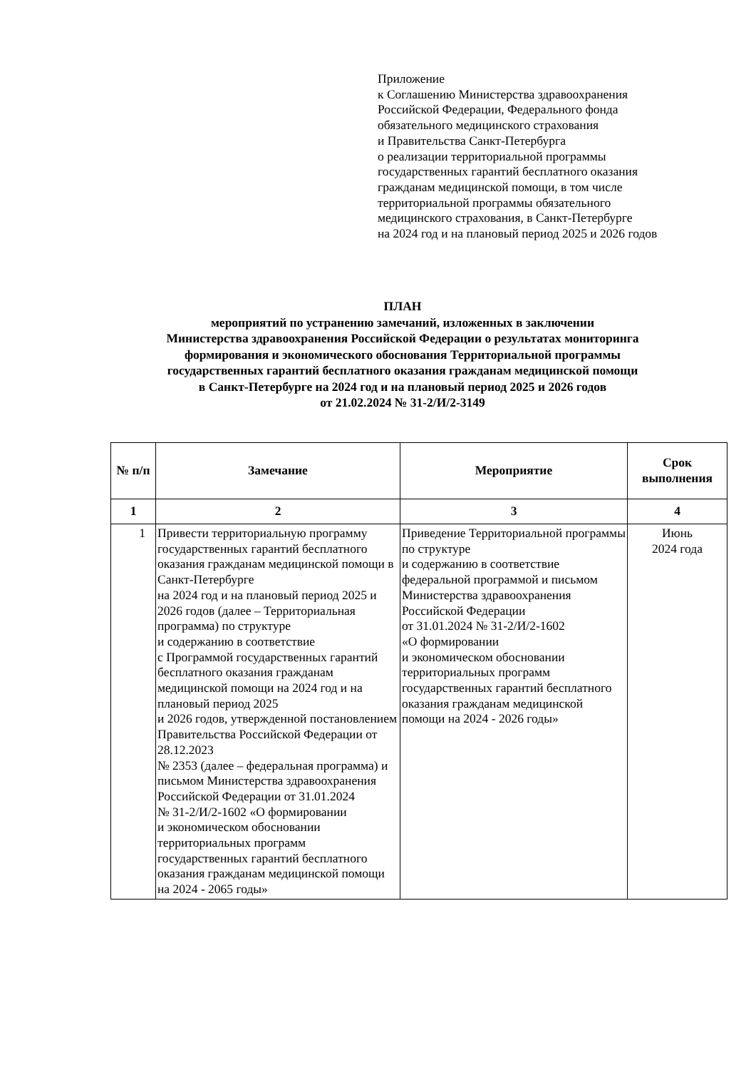Приложение
к Соглашению Министерства здравоохранения
Российской Федерации, Федерального фонда
обязательного медицинского страхования
и Правительства Санкт-Петербурга
о реализации территориальной программы
государственных гарантий бесплатного оказания
гражданам медицинской помощи, в том числе
территориальной программы обязательного
медицинского страхования, в Санкт-Петербурге
на 2024 год и на плановый период 2025 и 2026 годов
ПЛАН
мероприятий по устранению замечаний, изложенных в заключении
Министерства здравоохранения Российской Федерации о результатах мониторинга
формирования и экономического обоснования Территориальной программы
государственных гарантий бесплатного оказания гражданам медицинской помощи
в Санкт-Петербурге на 2024 год и на плановый период 2025 и 2026 годов
от 21.02.2024 № 31-2/И/2-3149
| № п/п | Замечание | Мероприятие | Срок выполнения |
| --- | --- | --- | --- |
| 1 | 2 | 3 | 4 |
| 1 | Привести территориальную программу государственных гарантий бесплатного оказания гражданам медицинской помощи в Санкт-Петербурге на 2024 год и на плановый период 2025 и 2026 годов (далее – Территориальная программа) по структуре и содержанию в соответствие с Программой государственных гарантий бесплатного оказания гражданам медицинской помощи на 2024 год и на плановый период 2025 и 2026 годов, утвержденной постановлением Правительства Российской Федерации от 28.12.2023 № 2353 (далее – федеральная программа) и письмом Министерства здравоохранения Российской Федерации от 31.01.2024 № 31-2/И/2-1602 «О формировании и экономическом обосновании территориальных программ государственных гарантий бесплатного оказания гражданам медицинской помощи на 2024 - 2065 годы» | Приведение Территориальной программы по структуре и содержанию в соответствие федеральной программой и письмом Министерства здравоохранения Российской Федерации от 31.01.2024 № 31-2/И/2-1602 «О формировании и экономическом обосновании территориальных программ государственных гарантий бесплатного оказания гражданам медицинской помощи на 2024 - 2026 годы» | Июнь 2024 года |